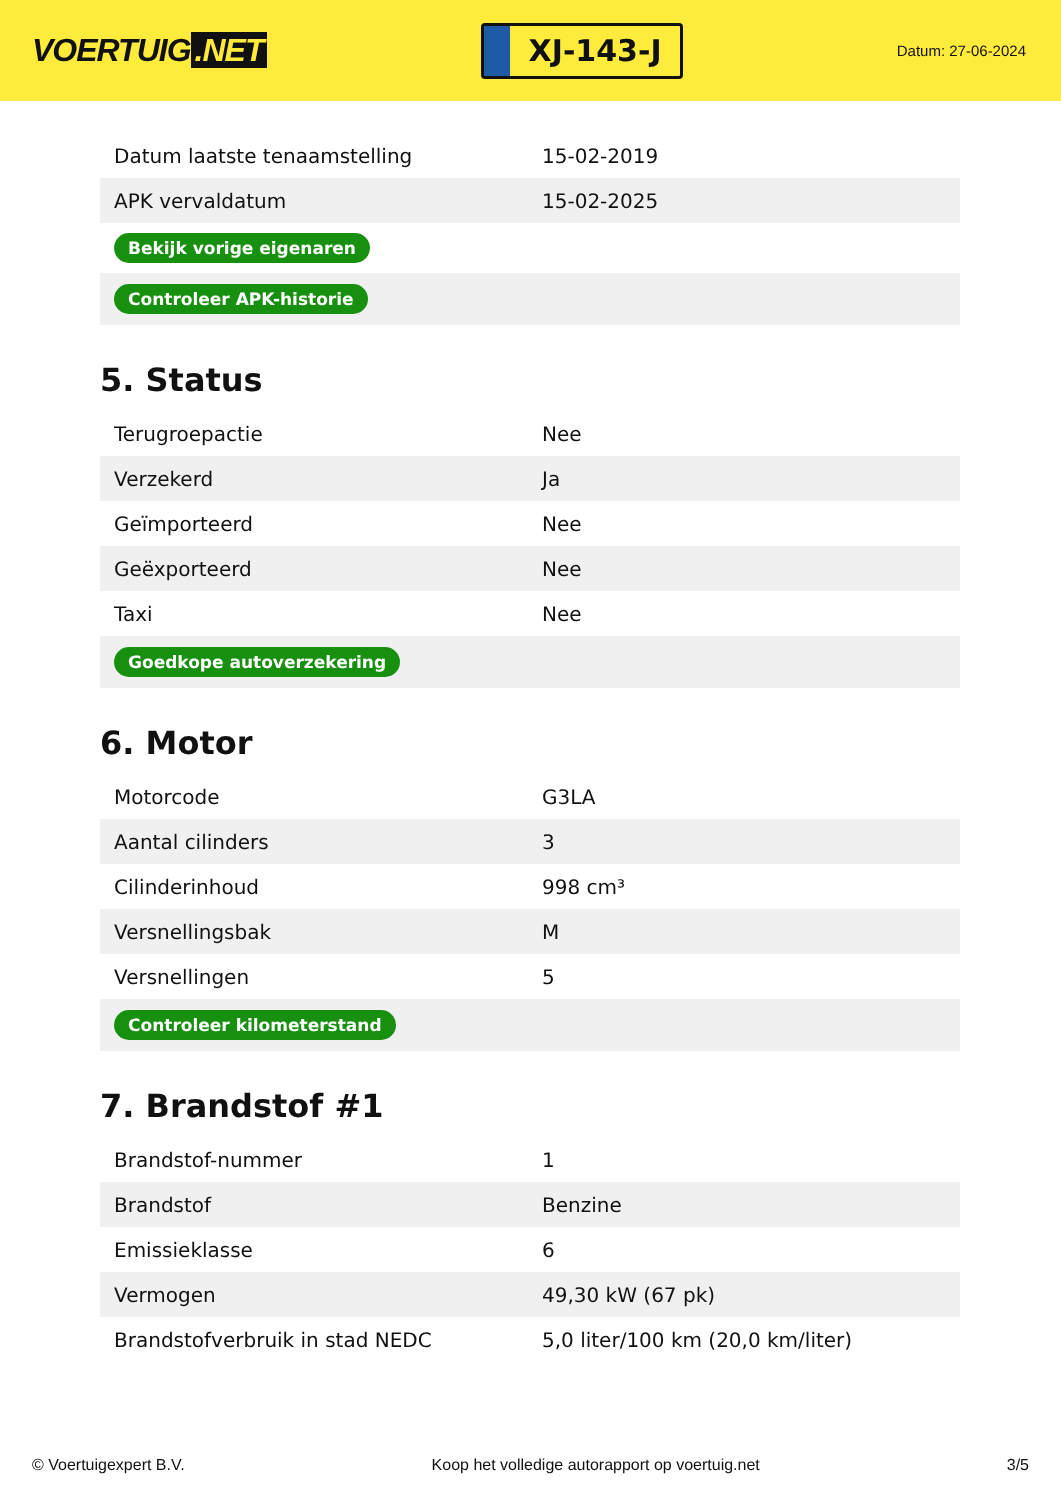VOERTUIG.NET
XJ-143-J
Datum: 27-06-2024
| Datum laatste tenaamstelling | 15-02-2019 |
| APK vervaldatum | 15-02-2025 |
| Bekijk vorige eigenaren | |
| Controleer APK-historie | |
5. Status
| Terugroepactie | Nee |
| Verzekerd | Ja |
| Geïmporteerd | Nee |
| Geëxporteerd | Nee |
| Taxi | Nee |
| Goedkope autoverzekering | |
6. Motor
| Motorcode | G3LA |
| Aantal cilinders | 3 |
| Cilinderinhoud | 998 cm³ |
| Versnellingsbak | M |
| Versnellingen | 5 |
| Controleer kilometerstand | |
7. Brandstof #1
| Brandstof-nummer | 1 |
| Brandstof | Benzine |
| Emissieklasse | 6 |
| Vermogen | 49,30 kW (67 pk) |
| Brandstofverbruik in stad NEDC | 5,0 liter/100 km (20,0 km/liter) |
© Voertuigexpert B.V. Koop het volledige autorapport op voertuig.net 3/5